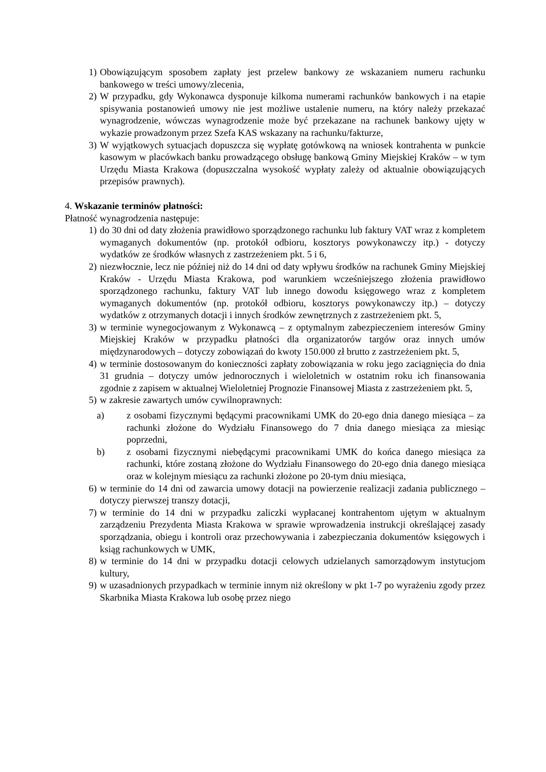1) Obowiązującym sposobem zapłaty jest przelew bankowy ze wskazaniem numeru rachunku bankowego w treści umowy/zlecenia,
2) W przypadku, gdy Wykonawca dysponuje kilkoma numerami rachunków bankowych i na etapie spisywania postanowień umowy nie jest możliwe ustalenie numeru, na który należy przekazać wynagrodzenie, wówczas wynagrodzenie może być przekazane na rachunek bankowy ujęty w wykazie prowadzonym przez Szefa KAS wskazany na rachunku/fakturze,
3) W wyjątkowych sytuacjach dopuszcza się wypłatę gotówkową na wniosek kontrahenta w punkcie kasowym w placówkach banku prowadzącego obsługę bankową Gminy Miejskiej Kraków – w tym Urzędu Miasta Krakowa (dopuszczalna wysokość wypłaty zależy od aktualnie obowiązujących przepisów prawnych).
4. Wskazanie terminów płatności:
Płatność wynagrodzenia następuje:
1) do 30 dni od daty złożenia prawidłowo sporządzonego rachunku lub faktury VAT wraz z kompletem wymaganych dokumentów (np. protokół odbioru, kosztorys powykonawczy itp.) - dotyczy wydatków ze środków własnych z zastrzeżeniem pkt. 5 i 6,
2) niezwłocznie, lecz nie później niż do 14 dni od daty wpływu środków na rachunek Gminy Miejskiej Kraków - Urzędu Miasta Krakowa, pod warunkiem wcześniejszego złożenia prawidłowo sporządzonego rachunku, faktury VAT lub innego dowodu księgowego wraz z kompletem wymaganych dokumentów (np. protokół odbioru, kosztorys powykonawczy itp.) – dotyczy wydatków z otrzymanych dotacji i innych środków zewnętrznych z zastrzeżeniem pkt. 5,
3) w terminie wynegocjowanym z Wykonawcą – z optymalnym zabezpieczeniem interesów Gminy Miejskiej Kraków w przypadku płatności dla organizatorów targów oraz innych umów międzynarodowych – dotyczy zobowiązań do kwoty 150.000 zł brutto z zastrzeżeniem pkt. 5,
4) w terminie dostosowanym do konieczności zapłaty zobowiązania w roku jego zaciągnięcia do dnia 31 grudnia – dotyczy umów jednorocznych i wieloletnich w ostatnim roku ich finansowania zgodnie z zapisem w aktualnej Wieloletniej Prognozie Finansowej Miasta z zastrzeżeniem pkt. 5,
5) w zakresie zawartych umów cywilnoprawnych:
a) z osobami fizycznymi będącymi pracownikami UMK do 20-ego dnia danego miesiąca – za rachunki złożone do Wydziału Finansowego do 7 dnia danego miesiąca za miesiąc poprzedni,
b) z osobami fizycznymi niebędącymi pracownikami UMK do końca danego miesiąca za rachunki, które zostaną złożone do Wydziału Finansowego do 20-ego dnia danego miesiąca oraz w kolejnym miesiącu za rachunki złożone po 20-tym dniu miesiąca,
6) w terminie do 14 dni od zawarcia umowy dotacji na powierzenie realizacji zadania publicznego – dotyczy pierwszej transzy dotacji,
7) w terminie do 14 dni w przypadku zaliczki wypłacanej kontrahentom ujętym w aktualnym zarządzeniu Prezydenta Miasta Krakowa w sprawie wprowadzenia instrukcji określającej zasady sporządzania, obiegu i kontroli oraz przechowywania i zabezpieczania dokumentów księgowych i ksiąg rachunkowych w UMK,
8) w terminie do 14 dni w przypadku dotacji celowych udzielanych samorządowym instytucjom kultury,
9) w uzasadnionych przypadkach w terminie innym niż określony w pkt 1-7 po wyrażeniu zgody przez Skarbnika Miasta Krakowa lub osobę przez niego